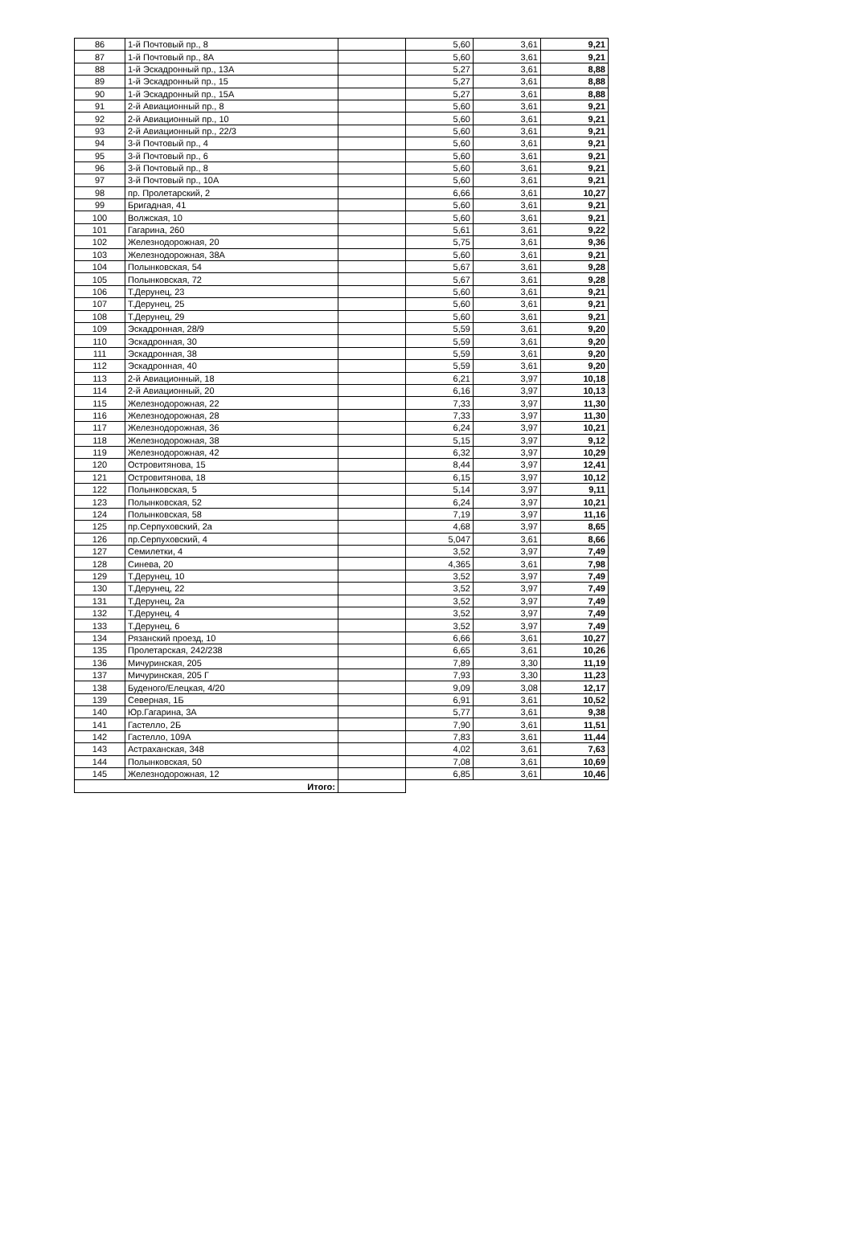| 86 | 1-й Почтовый пр., 8 | | 5,60 | 3,61 | 9,21 |
| 87 | 1-й Почтовый пр., 8А | | 5,60 | 3,61 | 9,21 |
| 88 | 1-й Эскадронный пр., 13А | | 5,27 | 3,61 | 8,88 |
| 89 | 1-й Эскадронный пр., 15 | | 5,27 | 3,61 | 8,88 |
| 90 | 1-й Эскадронный пр., 15А | | 5,27 | 3,61 | 8,88 |
| 91 | 2-й Авиационный пр., 8 | | 5,60 | 3,61 | 9,21 |
| 92 | 2-й Авиационный пр., 10 | | 5,60 | 3,61 | 9,21 |
| 93 | 2-й Авиационный пр., 22/3 | | 5,60 | 3,61 | 9,21 |
| 94 | 3-й Почтовый пр., 4 | | 5,60 | 3,61 | 9,21 |
| 95 | 3-й Почтовый пр., 6 | | 5,60 | 3,61 | 9,21 |
| 96 | 3-й Почтовый пр., 8 | | 5,60 | 3,61 | 9,21 |
| 97 | 3-й Почтовый пр., 10А | | 5,60 | 3,61 | 9,21 |
| 98 | пр. Пролетарский, 2 | | 6,66 | 3,61 | 10,27 |
| 99 | Бригадная, 41 | | 5,60 | 3,61 | 9,21 |
| 100 | Волжская, 10 | | 5,60 | 3,61 | 9,21 |
| 101 | Гагарина, 260 | | 5,61 | 3,61 | 9,22 |
| 102 | Железнодорожная, 20 | | 5,75 | 3,61 | 9,36 |
| 103 | Железнодорожная, 38А | | 5,60 | 3,61 | 9,21 |
| 104 | Полынковская, 54 | | 5,67 | 3,61 | 9,28 |
| 105 | Полынковская, 72 | | 5,67 | 3,61 | 9,28 |
| 106 | Т.Дерунец, 23 | | 5,60 | 3,61 | 9,21 |
| 107 | Т.Дерунец, 25 | | 5,60 | 3,61 | 9,21 |
| 108 | Т.Дерунец, 29 | | 5,60 | 3,61 | 9,21 |
| 109 | Эскадронная, 28/9 | | 5,59 | 3,61 | 9,20 |
| 110 | Эскадронная, 30 | | 5,59 | 3,61 | 9,20 |
| 111 | Эскадронная, 38 | | 5,59 | 3,61 | 9,20 |
| 112 | Эскадронная, 40 | | 5,59 | 3,61 | 9,20 |
| 113 | 2-й Авиационный, 18 | | 6,21 | 3,97 | 10,18 |
| 114 | 2-й Авиационный, 20 | | 6,16 | 3,97 | 10,13 |
| 115 | Железнодорожная, 22 | | 7,33 | 3,97 | 11,30 |
| 116 | Железнодорожная, 28 | | 7,33 | 3,97 | 11,30 |
| 117 | Железнодорожная, 36 | | 6,24 | 3,97 | 10,21 |
| 118 | Железнодорожная, 38 | | 5,15 | 3,97 | 9,12 |
| 119 | Железнодорожная, 42 | | 6,32 | 3,97 | 10,29 |
| 120 | Островитянова, 15 | | 8,44 | 3,97 | 12,41 |
| 121 | Островитянова, 18 | | 6,15 | 3,97 | 10,12 |
| 122 | Полынковская, 5 | | 5,14 | 3,97 | 9,11 |
| 123 | Полынковская, 52 | | 6,24 | 3,97 | 10,21 |
| 124 | Полынковская, 58 | | 7,19 | 3,97 | 11,16 |
| 125 | пр.Серпуховский, 2а | | 4,68 | 3,97 | 8,65 |
| 126 | пр.Серпуховский, 4 | | 5,047 | 3,61 | 8,66 |
| 127 | Семилетки, 4 | | 3,52 | 3,97 | 7,49 |
| 128 | Синева, 20 | | 4,365 | 3,61 | 7,98 |
| 129 | Т.Дерунец, 10 | | 3,52 | 3,97 | 7,49 |
| 130 | Т.Дерунец, 22 | | 3,52 | 3,97 | 7,49 |
| 131 | Т.Дерунец, 2а | | 3,52 | 3,97 | 7,49 |
| 132 | Т.Дерунец, 4 | | 3,52 | 3,97 | 7,49 |
| 133 | Т.Дерунец, 6 | | 3,52 | 3,97 | 7,49 |
| 134 | Рязанский проезд, 10 | | 6,66 | 3,61 | 10,27 |
| 135 | Пролетарская, 242/238 | | 6,65 | 3,61 | 10,26 |
| 136 | Мичуринская, 205 | | 7,89 | 3,30 | 11,19 |
| 137 | Мичуринская, 205 Г | | 7,93 | 3,30 | 11,23 |
| 138 | Буденого/Елецкая, 4/20 | | 9,09 | 3,08 | 12,17 |
| 139 | Северная, 1Б | | 6,91 | 3,61 | 10,52 |
| 140 | Юр.Гагарина, 3А | | 5,77 | 3,61 | 9,38 |
| 141 | Гастелло, 2Б | | 7,90 | 3,61 | 11,51 |
| 142 | Гастелло, 109А | | 7,83 | 3,61 | 11,44 |
| 143 | Астраханская, 348 | | 4,02 | 3,61 | 7,63 |
| 144 | Полынковская, 50 | | 7,08 | 3,61 | 10,69 |
| 145 | Железнодорожная, 12 | | 6,85 | 3,61 | 10,46 |
| Итого: | | | | | |